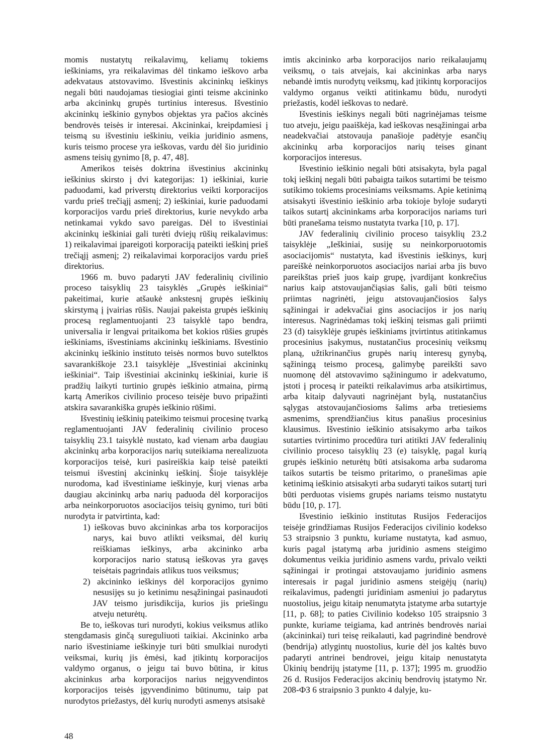momis nustatytų reikalavimų, keliamų tokiems ieškiniams, yra reikalavimas dėl tinkamo ieškovo arba adekvataus atstovavimo. Išvestinis akcininkų ieškinys negali būti naudojamas tiesiogiai ginti teisme akcininko arba akcininkų grupės turtinius interesus. Išvestinio akcininkų ieškinio gynybos objektas yra pačios akcinės bendrovės teisės ir interesai. Akcininkai, kreipdamiesi į teismą su išvestiniu ieškiniu, veikia juridinio asmens, kuris teismo procese yra ieškovas, vardu dėl šio juridinio asmens teisių gynimo [8, p. 47, 48].
Amerikos teisės doktrina išvestinius akcininkų ieškinius skirsto į dvi kategorijas: 1) ieškiniai, kurie paduodami, kad priverstų direktorius veikti korporacijos vardu prieš trečiąjį asmenį; 2) ieškiniai, kurie paduodami korporacijos vardu prieš direktorius, kurie nevykdo arba netinkamai vykdo savo pareigas. Dėl to išvestiniai akcininkų ieškiniai gali turėti dviejų rūšių reikalavimus: 1) reikalavimai įpareigoti korporaciją pateikti ieškinį prieš trečiąjį asmenį; 2) reikalavimai korporacijos vardu prieš direktorius.
1966 m. buvo padaryti JAV federalinių civilinio proceso taisyklių 23 taisyklės „Grupės ieškiniai“ pakeitimai, kurie atšaukė ankstesnį grupės ieškinių skirstymą į įvairias rūšis. Naujai pakeista grupės ieškinių procesą reglamentuojanti 23 taisyklė tapo bendra, universalia ir lengvai pritaikoma bet kokios rūšies grupės ieškiniams, išvestiniams akcininkų ieškiniams. Išvestinio akcininkų ieškinio instituto teisės normos buvo sutelktos savarankiškoje 23.1 taisyklėje „Išvestiniai akcininkų ieškiniai“. Taip išvestiniai akcininkų ieškiniai, kurie iš pradžių laikyti turtinio grupės ieškinio atmaina, pirmą kartą Amerikos civilinio proceso teisėje buvo pripažinti atskira savarankiška grupės ieškinio rūšimi.
Išvestinių ieškinių pateikimo teismui procesinę tvarką reglamentuojanti JAV federalinių civilinio proceso taisyklių 23.1 taisyklė nustato, kad vienam arba daugiau akcininkų arba korporacijos narių suteikiama nerealizuota korporacijos teisė, kuri pasireiškia kaip teisė pateikti teismui išvestinį akcininkų ieškinį. Šioje taisyklėje nurodoma, kad išvestiniame ieškinyje, kurį vienas arba daugiau akcininkų arba narių paduoda dėl korporacijos arba neinkorporuotos asociacijos teisių gynimo, turi būti nurodyta ir patvirtinta, kad:
1) ieškovas buvo akcininkas arba tos korporacijos narys, kai buvo atlikti veiksmai, dėl kurių reiškiamas ieškinys, arba akcininko arba korporacijos nario statusą ieškovas yra gavęs teisėtais pagrindais atlikus tuos veiksmus;
2) akcininko ieškinys dėl korporacijos gynimo nesusijęs su jo ketinimu nesąžiningai pasinaudoti JAV teismo jurisdikcija, kurios jis priešingu atveju neturėtų.
Be to, ieškovas turi nurodyti, kokius veiksmus atliko stengdamasis ginčą sureguliuoti taikiai. Akcininko arba nario išvestiniame ieškinyje turi būti smulkiai nurodyti veiksmai, kurių jis ėmėsi, kad įtikintų korporacijos valdymo organus, o jeigu tai buvo būtina, ir kitus akcininkus arba korporacijos narius neįgyvendintos korporacijos teisės įgyvendinimo būtinumu, taip pat nurodytos priežastys, dėl kurių nurodyti asmenys atsisakė
imtis akcininko arba korporacijos nario reikalaujamų veiksmų, o tais atvejais, kai akcininkas arba narys nebandė imtis nurodytų veiksmų, kad įtikintų korporacijos valdymo organus veikti atitinkamu būdu, nurodyti priežastis, kodėl ieškovas to nedarė.
Išvestinis ieškinys negali būti nagrinėjamas teisme tuo atveju, jeigu paaiškėja, kad ieškovas nesąžiningai arba neadekvačiai atstovauja panašioje padėtyje esančių akcininkų arba korporacijos narių teises ginant korporacijos interesus.
Išvestinio ieškinio negali būti atsisakyta, byla pagal tokį ieškinį negali būti pabaigta taikos sutartimi be teismo sutikimo tokiems procesiniams veiksmams. Apie ketinimą atsisakyti išvestinio ieškinio arba tokioje byloje sudaryti taikos sutartį akcininkams arba korporacijos nariams turi būti pranešama teismo nustatyta tvarka [10, p. 17].
JAV federalinių civilinio proceso taisyklių 23.2 taisyklėje „Ieškiniai, susiję su neinkorporuotomis asociacijomis“ nustatyta, kad išvestinis ieškinys, kurį pareiškė neinkorporuotos asociacijos nariai arba jis buvo pareikštas prieš juos kaip grupę, įvardijant konkrečius narius kaip atstovaujančiąsias šalis, gali būti teismo priimtas nagrinėti, jeigu atstovaujančiosios šalys sąžiningai ir adekvačiai gins asociacijos ir jos narių interesus. Nagrinėdamas tokį ieškinį teismas gali priimti 23 (d) taisyklėje grupės ieškiniams įtvirtintus atitinkamus procesinius įsakymus, nustatančius procesinių veiksmų planą, užtikrinančius grupės narių interesų gynybą, sąžiningą teismo procesą, galimybę pareikšti savo nuomonę dėl atstovavimo sąžiningumo ir adekvatumo, įstoti į procesą ir pateikti reikalavimus arba atsikirtimus, arba kitaip dalyvauti nagrinėjant bylą, nustatančius sąlygas atstovaujančiosioms šalims arba tretiesiems asmenims, sprendžiančius kitus panašius procesinius klausimus. Išvestinio ieškinio atsisakymo arba taikos sutarties tvirtinimo procedūra turi atitikti JAV federalinių civilinio proceso taisyklių 23 (e) taisyklę, pagal kurią grupės ieškinio neturėtų būti atsisakoma arba sudaroma taikos sutartis be teismo pritarimo, o pranešimas apie ketinimą ieškinio atsisakyti arba sudaryti taikos sutartį turi būti perduotas visiems grupės nariams teismo nustatytu būdu [10, p. 17].
Išvestinio ieškinio institutas Rusijos Federacijos teisėje grindžiamas Rusijos Federacijos civilinio kodekso 53 straipsnio 3 punktu, kuriame nustatyta, kad asmuo, kuris pagal įstatymą arba juridinio asmens steigimo dokumentus veikia juridinio asmens vardu, privalo veikti sąžiningai ir protingai atstovaujamo juridinio asmens interesais ir pagal juridinio asmens steigėjų (narių) reikalavimus, padengti juridiniam asmeniui jo padarytus nuostolius, jeigu kitaip nenumatyta įstatyme arba sutartyje [11, p. 68]; to paties Civilinio kodekso 105 straipsnio 3 punkte, kuriame teigiama, kad antrinės bendrovės nariai (akcininkai) turi teisę reikalauti, kad pagrindinė bendrovė (bendrija) atlygintų nuostolius, kurie dėl jos kaltės buvo padaryti antrinei bendrovei, jeigu kitaip nenustatyta Ūkinių bendrijų įstatyme [11, p. 137]; 1995 m. gruodžio 26 d. Rusijos Federacijos akcinių bendrovių įstatymo Nr. 208-ФЗ 6 straipsnio 3 punkto 4 dalyje, ku-
48